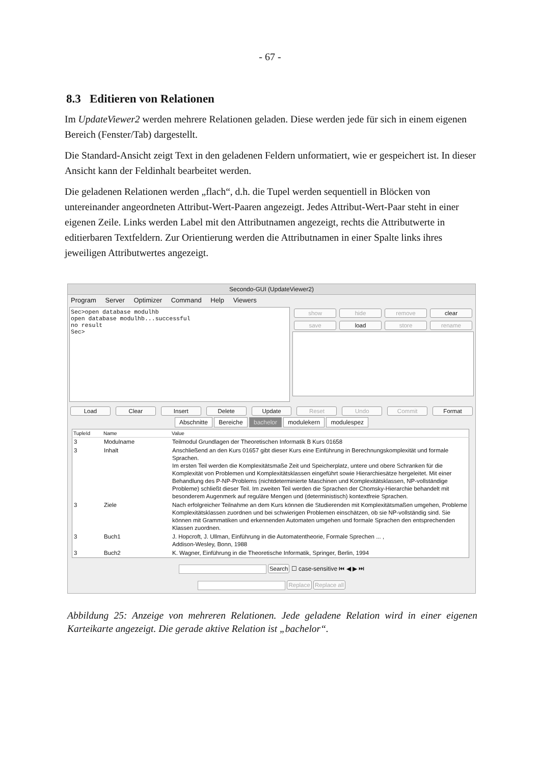- 67 -
8.3 Editieren von Relationen
Im UpdateViewer2 werden mehrere Relationen geladen. Diese werden jede für sich in einem eigenen Bereich (Fenster/Tab) dargestellt.
Die Standard-Ansicht zeigt Text in den geladenen Feldern unformatiert, wie er gespeichert ist. In dieser Ansicht kann der Feldinhalt bearbeitet werden.
Die geladenen Relationen werden „flach“, d.h. die Tupel werden sequentiell in Blöcken von untereinander angeordneten Attribut-Wert-Paaren angezeigt. Jedes Attribut-Wert-Paar steht in einer eigenen Zeile. Links werden Label mit den Attributnamen angezeigt, rechts die Attributwerte in editierbaren Textfeldern. Zur Orientierung werden die Attributnamen in einer Spalte links ihres jeweiligen Attributwertes angezeigt.
Secondo-GUI (UpdateViewer2)
Program Server Optimizer Command Help Viewers
Sec>open database modulhb open database modulhb...successful no result Sec>
show
hide
remove
clear
save
load
store
rename
Load Clear Insert Delete Update Reset Undo Commit Format
Abschnitte Bereiche bachelor modulekern modulespez
| TupleId | Name | Value |
| --- | --- | --- |
| 3 | Modulname | Teilmodul Grundlagen der Theoretischen Informatik B Kurs 01658 |
| 3 | Inhalt | Anschließend an den Kurs 01657 gibt dieser Kurs eine Einführung in Berechnungskomplexität und formale Sprachen. Im ersten Teil werden die Komplexitätsmaße Zeit und Speicherplatz, untere und obere Schranken für die Komplexität von Problemen und Komplexitätsklassen eingeführt sowie Hierarchiesätze hergeleitet. Mit einer Behandlung des P-NP-Problems (nichtdeterminierte Maschinen und Komplexitätsklassen, NP-vollständige Probleme) schließt dieser Teil. Im zweiten Teil werden die Sprachen der Chomsky-Hierarchie behandelt mit besonderem Augenmerk auf reguläre Mengen und (deterministisch) kontextfreie Sprachen. |
| 3 | Ziele | Nach erfolgreicher Teilnahme an dem Kurs können die Studierenden mit Komplexitätsmaßen umgehen, Probleme Komplexitätsklassen zuordnen und bei schwierigen Problemen einschätzen, ob sie NP-vollständig sind. Sie können mit Grammatiken und erkennenden Automaten umgehen und formale Sprachen den entsprechenden Klassen zuordnen. |
| 3 | Buch1 | J. Hopcroft, J. Ullman, Einführung in die Automatentheorie, Formale Sprechen ... , Addison-Wesley, Bonn, 1988 |
| 3 | Buch2 | K. Wagner, Einführung in die Theoretische Informatik, Springer, Berlin, 1994 |
Search ☐ case-sensitive ⏮ ◀ ▶ ⏭
Replace Replace all
Abbildung 25: Anzeige von mehreren Relationen. Jede geladene Relation wird in einer eigenen Karteikarte angezeigt. Die gerade aktive Relation ist „bachelor“.